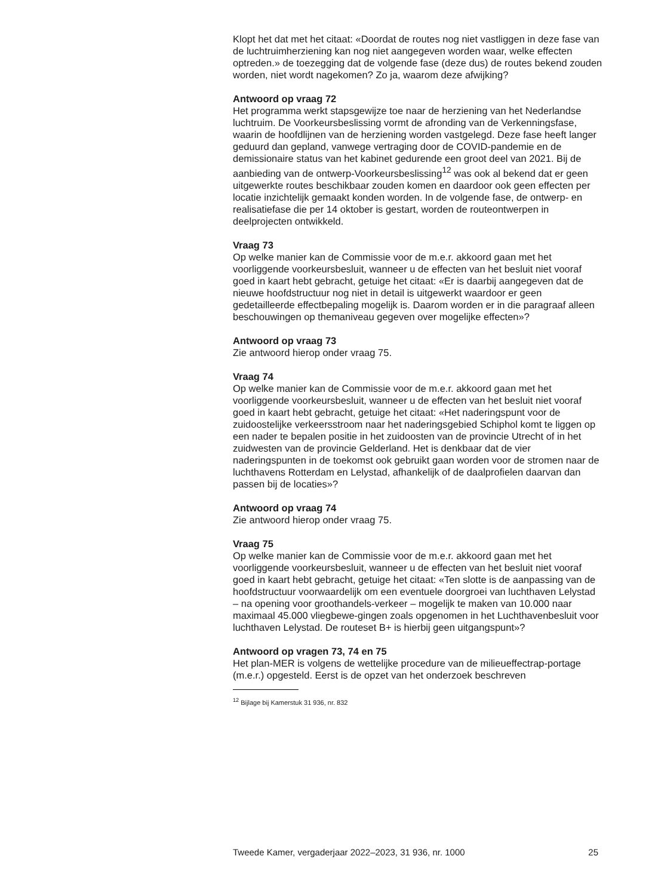Klopt het dat met het citaat: «Doordat de routes nog niet vastliggen in deze fase van de luchtruimherziening kan nog niet aangegeven worden waar, welke effecten optreden.» de toezegging dat de volgende fase (deze dus) de routes bekend zouden worden, niet wordt nagekomen? Zo ja, waarom deze afwijking?
Antwoord op vraag 72
Het programma werkt stapsgewijze toe naar de herziening van het Nederlandse luchtruim. De Voorkeursbeslissing vormt de afronding van de Verkenningsfase, waarin de hoofdlijnen van de herziening worden vastgelegd. Deze fase heeft langer geduurd dan gepland, vanwege vertraging door de COVID-pandemie en de demissionaire status van het kabinet gedurende een groot deel van 2021. Bij de aanbieding van de ontwerp-Voorkeursbeslissing<sup>12</sup> was ook al bekend dat er geen uitgewerkte routes beschikbaar zouden komen en daardoor ook geen effecten per locatie inzichtelijk gemaakt konden worden. In de volgende fase, de ontwerp- en realisatiefase die per 14 oktober is gestart, worden de routeontwerpen in deelprojecten ontwikkeld.
Vraag 73
Op welke manier kan de Commissie voor de m.e.r. akkoord gaan met het voorliggende voorkeursbesluit, wanneer u de effecten van het besluit niet vooraf goed in kaart hebt gebracht, getuige het citaat: «Er is daarbij aangegeven dat de nieuwe hoofdstructuur nog niet in detail is uitgewerkt waardoor er geen gedetailleerde effectbepaling mogelijk is. Daarom worden er in die paragraaf alleen beschouwingen op themaniveau gegeven over mogelijke effecten»?
Antwoord op vraag 73
Zie antwoord hierop onder vraag 75.
Vraag 74
Op welke manier kan de Commissie voor de m.e.r. akkoord gaan met het voorliggende voorkeursbesluit, wanneer u de effecten van het besluit niet vooraf goed in kaart hebt gebracht, getuige het citaat: «Het naderingspunt voor de zuidoostelijke verkeersstroom naar het naderingsgebied Schiphol komt te liggen op een nader te bepalen positie in het zuidoosten van de provincie Utrecht of in het zuidwesten van de provincie Gelderland. Het is denkbaar dat de vier naderingspunten in de toekomst ook gebruikt gaan worden voor de stromen naar de luchthavens Rotterdam en Lelystad, afhankelijk of de daalprofielen daarvan dan passen bij de locaties»?
Antwoord op vraag 74
Zie antwoord hierop onder vraag 75.
Vraag 75
Op welke manier kan de Commissie voor de m.e.r. akkoord gaan met het voorliggende voorkeursbesluit, wanneer u de effecten van het besluit niet vooraf goed in kaart hebt gebracht, getuige het citaat: «Ten slotte is de aanpassing van de hoofdstructuur voorwaardelijk om een eventuele doorgroei van luchthaven Lelystad – na opening voor groothandels-verkeer – mogelijk te maken van 10.000 naar maximaal 45.000 vliegbewe-gingen zoals opgenomen in het Luchthavenbesluit voor luchthaven Lelystad. De routeset B+ is hierbij geen uitgangspunt»?
Antwoord op vragen 73, 74 en 75
Het plan-MER is volgens de wettelijke procedure van de milieueffectrap-portage (m.e.r.) opgesteld. Eerst is de opzet van het onderzoek beschreven
<sup>12</sup> Bijlage bij Kamerstuk 31 936, nr. 832
Tweede Kamer, vergaderjaar 2022–2023, 31 936, nr. 1000 25